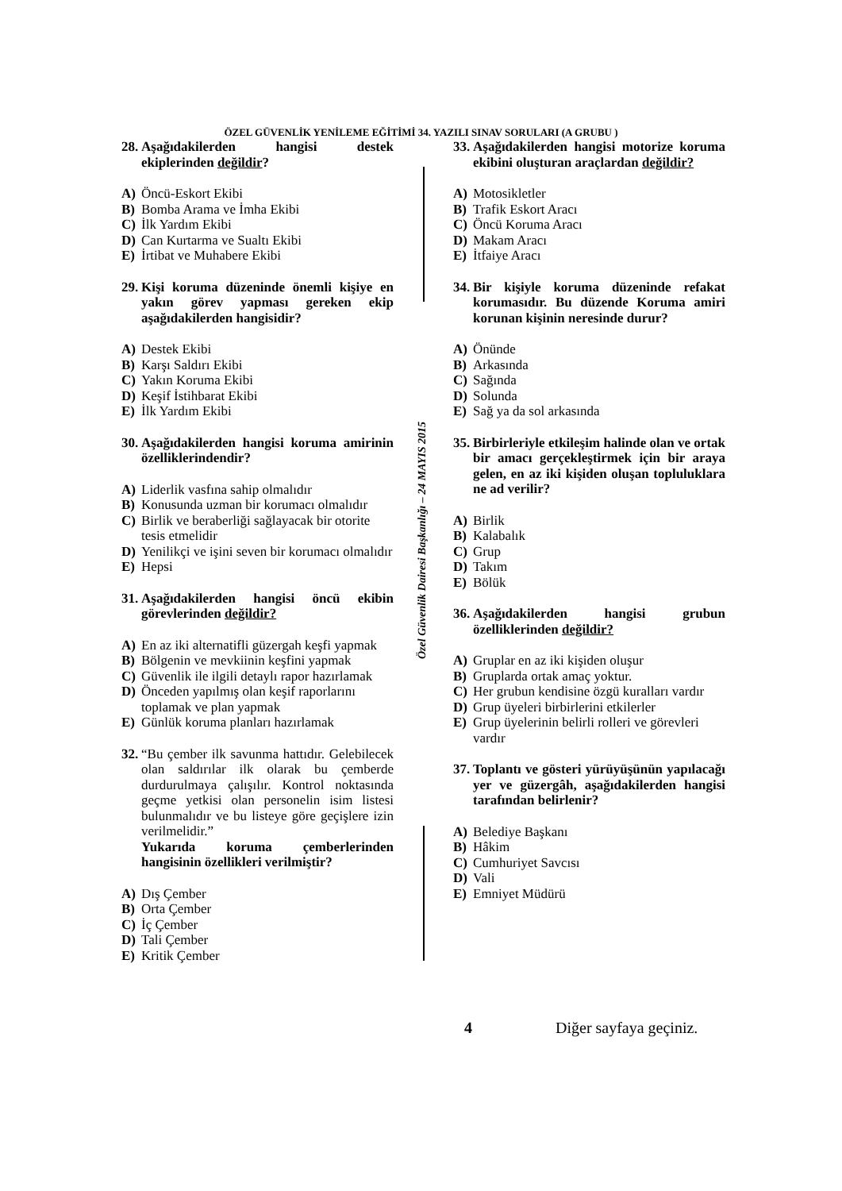ÖZEL GÜVENLİK YENİLEME EĞİTİMİ 34. YAZILI SINAV SORULARI (A GRUBU )
28. Aşağıdakilerden hangisi destek ekiplerinden değildir?
A) Öncü-Eskort Ekibi
B) Bomba Arama ve İmha Ekibi
C) İlk Yardım Ekibi
D) Can Kurtarma ve Sualtı Ekibi
E) İrtibat ve Muhabere Ekibi
29. Kişi koruma düzeninde önemli kişiye en yakın görev yapması gereken ekip aşağıdakilerden hangisidir?
A) Destek Ekibi
B) Karşı Saldırı Ekibi
C) Yakın Koruma Ekibi
D) Keşif İstihbarat Ekibi
E) İlk Yardım Ekibi
30. Aşağıdakilerden hangisi koruma amirinin özelliklerindendir?
A) Liderlik vasfına sahip olmalıdır
B) Konusunda uzman bir korumacı olmalıdır
C) Birlik ve beraberliği sağlayacak bir otorite tesis etmelidir
D) Yenilikçi ve işini seven bir korumacı olmalıdır
E) Hepsi
31. Aşağıdakilerden hangisi öncü ekibin görevlerinden değildir?
A) En az iki alternatifli güzergah keşfi yapmak
B) Bölgenin ve mevkiinin keşfini yapmak
C) Güvenlik ile ilgili detaylı rapor hazırlamak
D) Önceden yapılmış olan keşif raporlarını toplamak ve plan yapmak
E) Günlük koruma planları hazırlamak
32. “Bu çember ilk savunma hattıdır. Gelebilecek olan saldırılar ilk olarak bu çemberde durdurulmaya çalışılır. Kontrol noktasında geçme yetkisi olan personelin isim listesi bulunmalıdır ve bu listeye göre geçişlere izin verilmelidir.”
Yukarıda koruma çemberlerinden hangisinin özellikleri verilmiştir?
A) Dış Çember
B) Orta Çember
C) İç Çember
D) Tali Çember
E) Kritik Çember
Özel Güvenlik Dairesi Başkanlığı – 24 MAYIS 2015
33. Aşağıdakilerden hangisi motorize koruma ekibini oluşturan araçlardan değildir?
A) Motosikletler
B) Trafik Eskort Aracı
C) Öncü Koruma Aracı
D) Makam Aracı
E) İtfaiye Aracı
34. Bir kişiyle koruma düzeninde refakat korumasıdır. Bu düzende Koruma amiri korunan kişinin neresinde durur?
A) Önünde
B) Arkasında
C) Sağında
D) Solunda
E) Sağ ya da sol arkasında
35. Birbirleriyle etkileşim halinde olan ve ortak bir amacı gerçekleştirmek için bir araya gelen, en az iki kişiden oluşan topluluklara ne ad verilir?
A) Birlik
B) Kalabalık
C) Grup
D) Takım
E) Bölük
36. Aşağıdakilerden hangisi grubun özelliklerinden değildir?
A) Gruplar en az iki kişiden oluşur
B) Gruplarda ortak amaç yoktur.
C) Her grubun kendisine özgü kuralları vardır
D) Grup üyeleri birbirlerini etkilerler
E) Grup üyelerinin belirli rolleri ve görevleri vardır
37. Toplantı ve gösteri yürüyüşünün yapılacağı yer ve güzergâh, aşağıdakilerden hangisi tarafından belirlenir?
A) Belediye Başkanı
B) Hâkim
C) Cumhuriyet Savcısı
D) Vali
E) Emniyet Müdürü
4 Diğer sayfaya geçiniz.